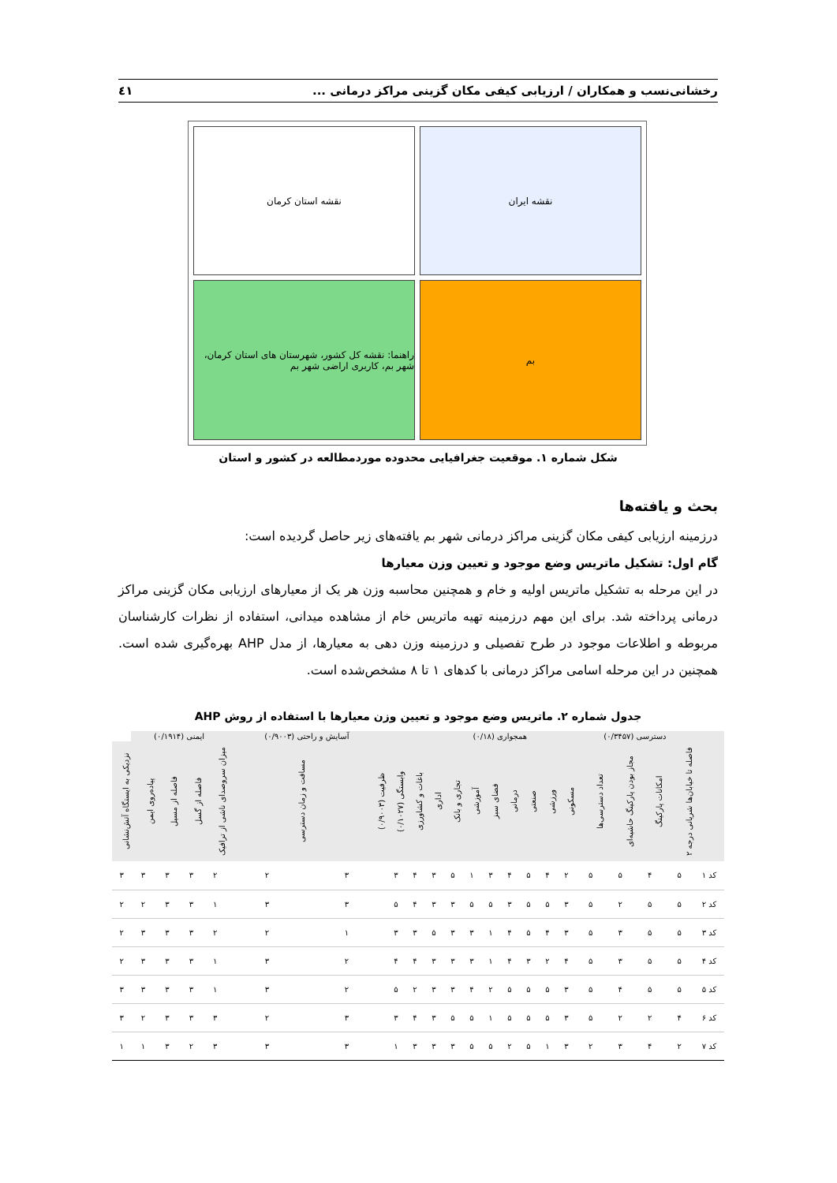رخشانی‌نسب و همکاران / ارزیابی کیفی مکان گزینی مراکز درمانی ... ٤١
نقشه ایران
نقشه استان کرمان
بم
راهنما: نقشه کل کشور، شهرستان های استان کرمان، شهر بم، کاربری اراضی شهر بم
شکل شماره ۱. موقعیت جغرافیایی محدوده موردمطالعه در کشور و استان
بحث و یافته‌ها
درزمینه ارزیابی کیفی مکان گزینی مراکز درمانی شهر بم یافته‌های زیر حاصل گردیده است:
گام اول: تشکیل ماتریس وضع موجود و تعیین وزن معیارها
در این مرحله به تشکیل ماتریس اولیه و خام و همچنین محاسبه وزن هر یک از معیارهای ارزیابی مکان گزینی مراکز درمانی پرداخته شد. برای این مهم درزمینه تهیه ماتریس خام از مشاهده میدانی، استفاده از نظرات کارشناسان مربوطه و اطلاعات موجود در طرح تفصیلی و درزمینه وزن دهی به معیارها، از مدل AHP بهره‌گیری شده است. همچنین در این مرحله اسامی مراکز درمانی با کدهای ۱ تا ۸ مشخص‌شده است.
جدول شماره ۲. ماتریس وضع موجود و تعیین وزن معیارها با استفاده از روش AHP
| | دسترسی (۰/۳۴۵۷) | | | | همجواری (۰/۱۸) | | | | | | | | | | آسایش و راحتی (۰/۹۰۰۳) | | ایمنی (۰/۱۹۱۴) | | | | |
| --- | --- | --- | --- | --- | --- | --- | --- | --- | --- | --- | --- | --- | --- | --- | --- | --- | --- | --- | --- | --- | --- |
| | فاصله تا خیابان‌ها شریانی درجه ۲ | امکانات پارکینگ | مجاز بودن پارکینگ حاشیه‌ای | تعداد دسترسی‌ها | مسکونی | ورزشی | صنعتی | درمانی | فضای سبز | آموزشی | تجاری و بانک | اداری | باغات و کشاورزی | وابستگی (۰/۱۰۲۷) | ظرفیت (۰/۹۰۰۳) | مسافت و زمان دسترسی | میزان سروصدای ناشی از ترافیک | فاصله از گسل | فاصله از مسیل | پیاده‌روی ایمن | نزدیکی به ایستگاه آتش‌نشانی |
| کد ۱ | ۵ | ۴ | ۵ | ۵ | ۲ | ۴ | ۵ | ۴ | ۳ | ۱ | ۵ | ۳ | ۴ | ۳ | ۳ | ۲ | ۲ | ۳ | ۳ | ۳ | ۳ |
| کد ۲ | ۵ | ۵ | ۲ | ۵ | ۳ | ۵ | ۵ | ۳ | ۵ | ۵ | ۳ | ۳ | ۴ | ۵ | ۳ | ۳ | ۱ | ۳ | ۳ | ۲ | ۲ |
| کد ۳ | ۵ | ۵ | ۳ | ۵ | ۳ | ۴ | ۵ | ۴ | ۱ | ۳ | ۳ | ۵ | ۳ | ۳ | ۱ | ۲ | ۲ | ۳ | ۳ | ۳ | ۲ |
| کد ۴ | ۵ | ۵ | ۳ | ۵ | ۴ | ۲ | ۳ | ۴ | ۱ | ۳ | ۳ | ۳ | ۴ | ۴ | ۲ | ۳ | ۱ | ۳ | ۳ | ۳ | ۲ |
| کد ۵ | ۵ | ۵ | ۴ | ۵ | ۳ | ۵ | ۵ | ۵ | ۲ | ۴ | ۳ | ۳ | ۲ | ۵ | ۲ | ۳ | ۱ | ۳ | ۳ | ۳ | ۳ |
| کد ۶ | ۴ | ۲ | ۲ | ۵ | ۳ | ۵ | ۵ | ۵ | ۱ | ۵ | ۵ | ۳ | ۴ | ۳ | ۳ | ۲ | ۳ | ۳ | ۳ | ۲ | ۳ |
| کد ۷ | ۲ | ۴ | ۳ | ۲ | ۳ | ۱ | ۵ | ۲ | ۵ | ۵ | ۳ | ۳ | ۳ | ۱ | ۳ | ۳ | ۳ | ۲ | ۳ | ۱ | ۱ |